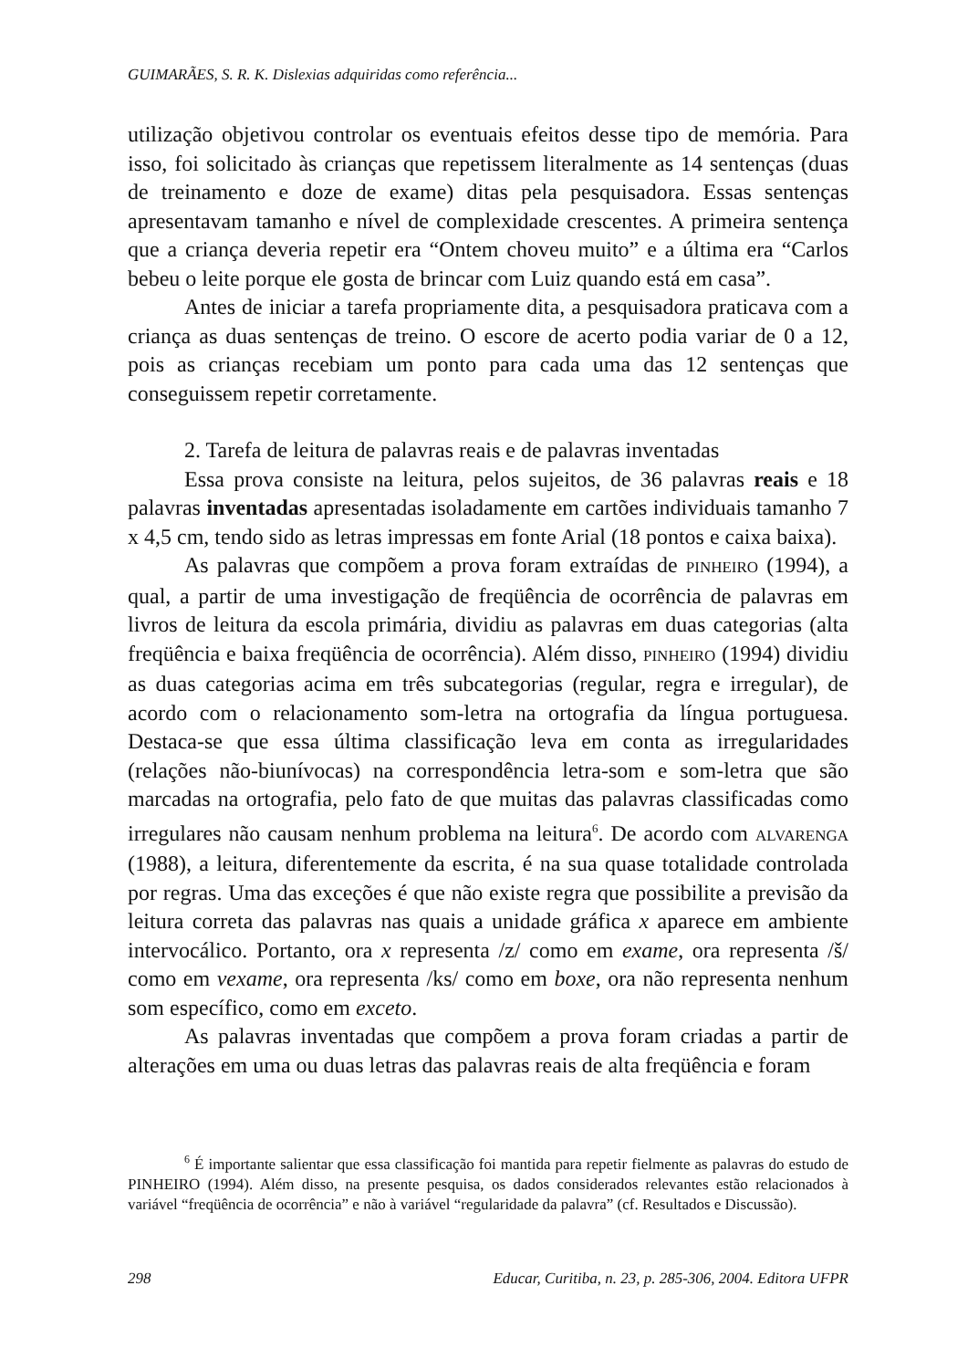GUIMARÃES, S. R. K. Dislexias adquiridas como referência...
utilização objetivou controlar os eventuais efeitos desse tipo de memória. Para isso, foi solicitado às crianças que repetissem literalmente as 14 sentenças (duas de treinamento e doze de exame) ditas pela pesquisadora. Essas sentenças apresentavam tamanho e nível de complexidade crescentes. A primeira sentença que a criança deveria repetir era “Ontem choveu muito” e a última era “Carlos bebeu o leite porque ele gosta de brincar com Luiz quando está em casa”.
Antes de iniciar a tarefa propriamente dita, a pesquisadora praticava com a criança as duas sentenças de treino. O escore de acerto podia variar de 0 a 12, pois as crianças recebiam um ponto para cada uma das 12 sentenças que conseguissem repetir corretamente.
2. Tarefa de leitura de palavras reais e de palavras inventadas
Essa prova consiste na leitura, pelos sujeitos, de 36 palavras reais e 18 palavras inventadas apresentadas isoladamente em cartões individuais tamanho 7 x 4,5 cm, tendo sido as letras impressas em fonte Arial (18 pontos e caixa baixa).
As palavras que compõem a prova foram extraídas de PINHEIRO (1994), a qual, a partir de uma investigação de freqüência de ocorrência de palavras em livros de leitura da escola primária, dividiu as palavras em duas categorias (alta freqüência e baixa freqüência de ocorrência). Além disso, PINHEIRO (1994) dividiu as duas categorias acima em três subcategorias (regular, regra e irregular), de acordo com o relacionamento som-letra na ortografia da língua portuguesa. Destaca-se que essa última classificação leva em conta as irregularidades (relações não-biunívocas) na correspondência letra-som e som-letra que são marcadas na ortografia, pelo fato de que muitas das palavras classificadas como irregulares não causam nenhum problema na leitura<sup>6</sup>. De acordo com ALVARENGA (1988), a leitura, diferentemente da escrita, é na sua quase totalidade controlada por regras. Uma das exceções é que não existe regra que possibilite a previsão da leitura correta das palavras nas quais a unidade gráfica x aparece em ambiente intervocálico. Portanto, ora x representa /z/ como em exame, ora representa /š/ como em vexame, ora representa /ks/ como em boxe, ora não representa nenhum som específico, como em exceto.
As palavras inventadas que compõem a prova foram criadas a partir de alterações em uma ou duas letras das palavras reais de alta freqüência e foram
<sup>6</sup> É importante salientar que essa classificação foi mantida para repetir fielmente as palavras do estudo de PINHEIRO (1994). Além disso, na presente pesquisa, os dados considerados relevantes estão relacionados à variável “freqüência de ocorrência” e não à variável “regularidade da palavra” (cf. Resultados e Discussão).
298 Educar, Curitiba, n. 23, p. 285-306, 2004. Editora UFPR